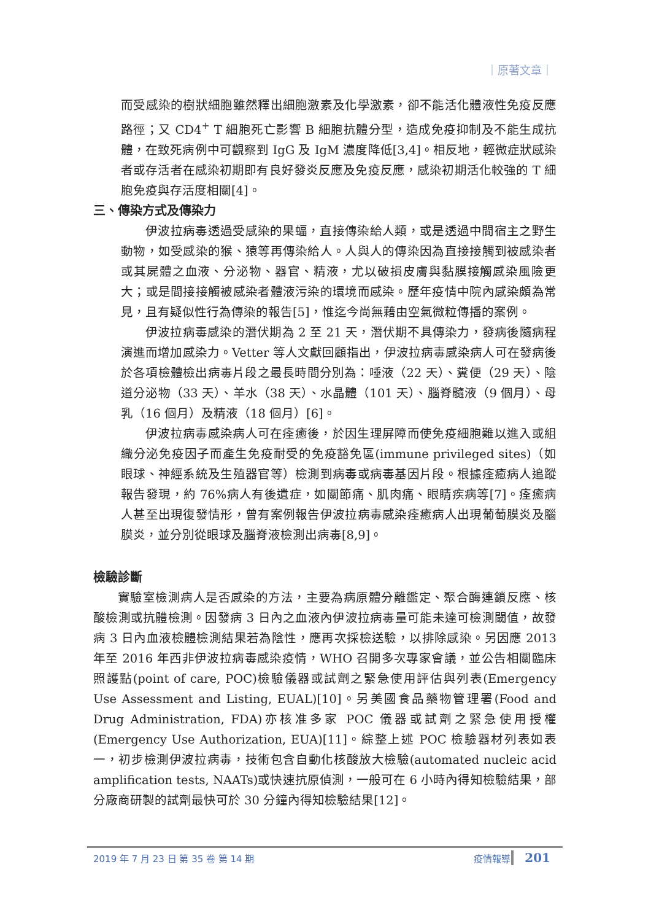｜原著文章｜
而受感染的樹狀細胞雖然釋出細胞激素及化學激素，卻不能活化體液性免疫反應路徑；又 CD4<sup>+</sup> T 細胞死亡影響 B 細胞抗體分型，造成免疫抑制及不能生成抗體，在致死病例中可觀察到 IgG 及 IgM 濃度降低[3,4]。相反地，輕微症狀感染者或存活者在感染初期即有良好發炎反應及免疫反應，感染初期活化較強的 T 細胞免疫與存活度相關[4]。
三、傳染方式及傳染力
伊波拉病毒透過受感染的果蝠，直接傳染給人類，或是透過中間宿主之野生動物，如受感染的猴、猿等再傳染給人。人與人的傳染因為直接接觸到被感染者或其屍體之血液、分泌物、器官、精液，尤以破損皮膚與黏膜接觸感染風險更大；或是間接接觸被感染者體液污染的環境而感染。歷年疫情中院內感染頗為常見，且有疑似性行為傳染的報告[5]，惟迄今尚無藉由空氣微粒傳播的案例。
伊波拉病毒感染的潛伏期為 2 至 21 天，潛伏期不具傳染力，發病後隨病程演進而增加感染力。Vetter 等人文獻回顧指出，伊波拉病毒感染病人可在發病後於各項檢體檢出病毒片段之最長時間分別為：唾液（22 天）、糞便（29 天）、陰道分泌物（33 天）、羊水（38 天）、水晶體（101 天）、腦脊髓液（9 個月）、母乳（16 個月）及精液（18 個月）[6]。
伊波拉病毒感染病人可在痊癒後，於因生理屏障而使免疫細胞難以進入或組織分泌免疫因子而產生免疫耐受的免疫豁免區(immune privileged sites)（如眼球、神經系統及生殖器官等）檢測到病毒或病毒基因片段。根據痊癒病人追蹤報告發現，約 76%病人有後遺症，如關節痛、肌肉痛、眼睛疾病等[7]。痊癒病人甚至出現復發情形，曾有案例報告伊波拉病毒感染痊癒病人出現葡萄膜炎及腦膜炎，並分別從眼球及腦脊液檢測出病毒[8,9]。
檢驗診斷
實驗室檢測病人是否感染的方法，主要為病原體分離鑑定、聚合酶連鎖反應、核酸檢測或抗體檢測。因發病 3 日內之血液內伊波拉病毒量可能未達可檢測閾值，故發病 3 日內血液檢體檢測結果若為陰性，應再次採檢送驗，以排除感染。另因應 2013 年至 2016 年西非伊波拉病毒感染疫情，WHO 召開多次專家會議，並公告相關臨床照護點(point of care, POC)檢驗儀器或試劑之緊急使用評估與列表(Emergency Use Assessment and Listing, EUAL)[10]。另美國食品藥物管理署(Food and Drug Administration, FDA)亦核准多家 POC 儀器或試劑之緊急使用授權(Emergency Use Authorization, EUA)[11]。綜整上述 POC 檢驗器材列表如表一，初步檢測伊波拉病毒，技術包含自動化核酸放大檢驗(automated nucleic acid amplification tests, NAATs)或快速抗原偵測，一般可在 6 小時內得知檢驗結果，部分廠商研製的試劑最快可於 30 分鐘內得知檢驗結果[12]。
2019 年 7 月 23 日 第 35 卷 第 14 期 疫情報導 201